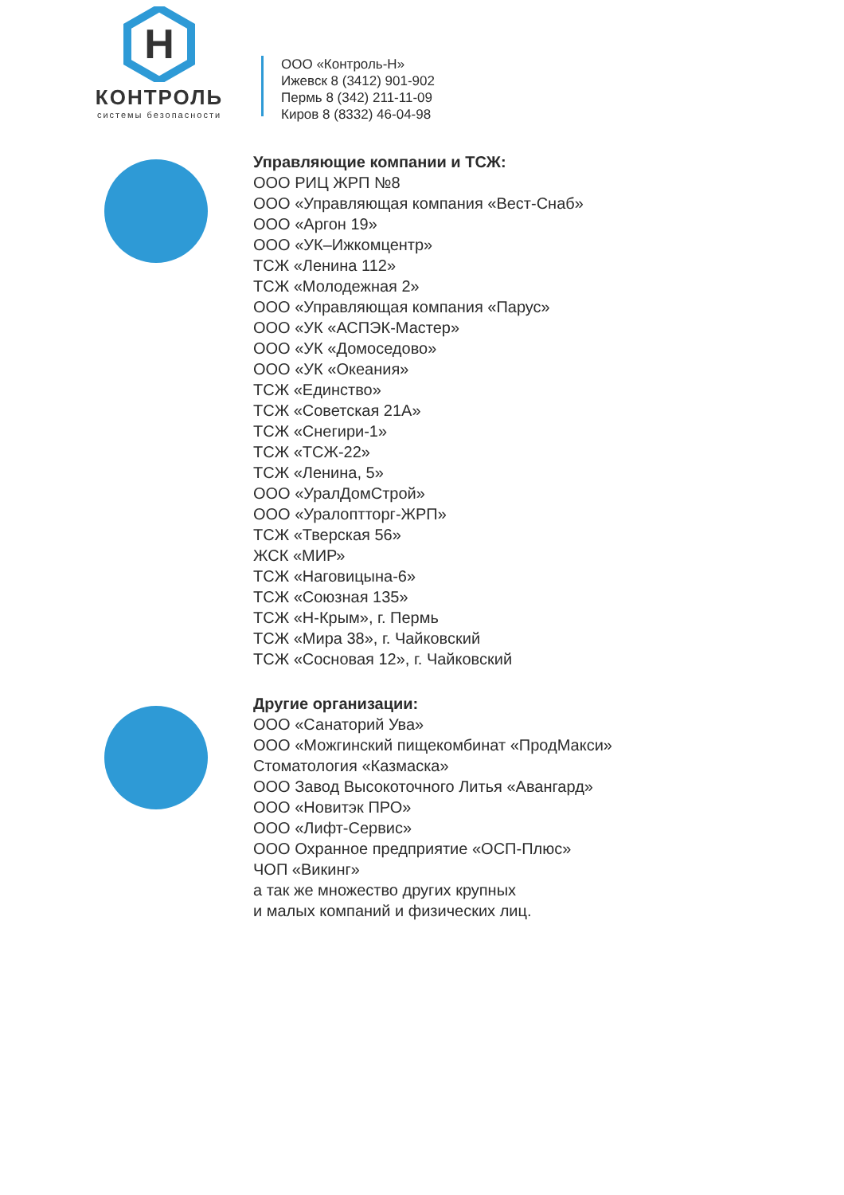H
КОНТРОЛЬ
системы безопасности
ООО «Контроль-Н»
Ижевск 8 (3412) 901-902
Пермь 8 (342) 211-11-09
Киров 8 (8332) 46-04-98
Управляющие компании и ТСЖ:
ООО РИЦ ЖРП №8
ООО «Управляющая компания «Вест-Снаб»
ООО «Аргон 19»
ООО «УК–Ижкомцентр»
ТСЖ «Ленина 112»
ТСЖ «Молодежная 2»
ООО «Управляющая компания «Парус»
ООО «УК «АСПЭК-Мастер»
ООО «УК «Домоседово»
ООО «УК «Океания»
ТСЖ «Единство»
ТСЖ «Советская 21А»
ТСЖ «Снегири-1»
ТСЖ «ТСЖ-22»
ТСЖ «Ленина, 5»
ООО «УралДомСтрой»
ООО «Уралоптторг-ЖРП»
ТСЖ «Тверская 56»
ЖСК «МИР»
ТСЖ «Наговицына-6»
ТСЖ «Союзная 135»
ТСЖ «Н-Крым», г. Пермь
ТСЖ «Мира 38», г. Чайковский
ТСЖ «Сосновая 12», г. Чайковский
Другие организации:
ООО «Санаторий Ува»
ООО «Можгинский пищекомбинат «ПродМакси»
Стоматология «Казмаска»
ООО Завод Высокоточного Литья «Авангард»
ООО «Новитэк ПРО»
ООО «Лифт-Сервис»
ООО Охранное предприятие «ОСП-Плюс»
ЧОП «Викинг»
а так же множество других крупных
и малых компаний и физических лиц.